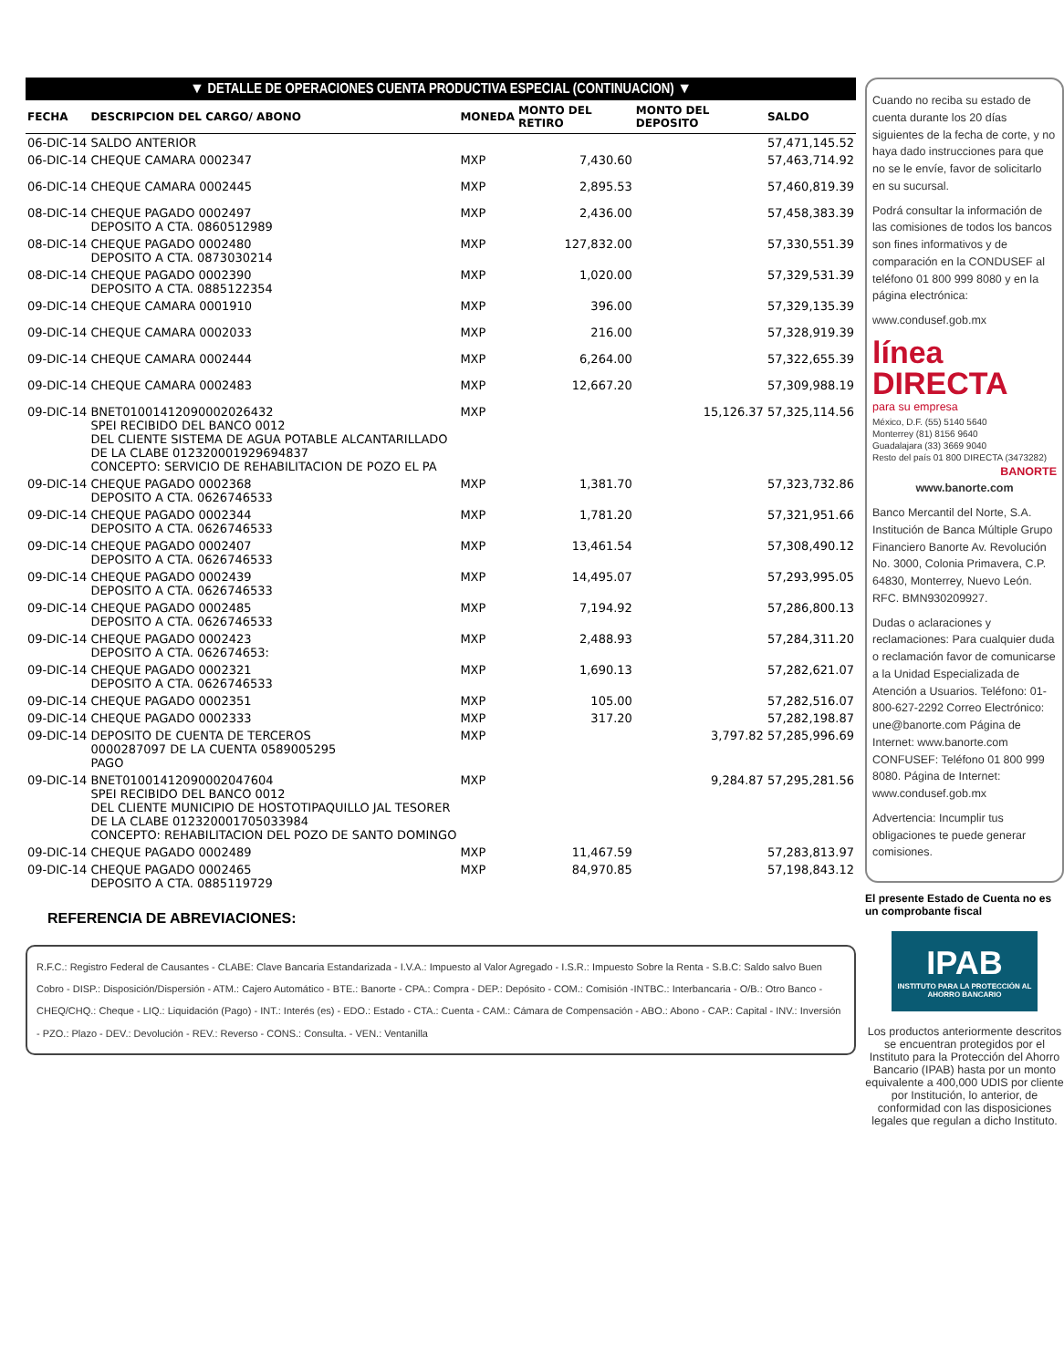▼ DETALLE DE OPERACIONES CUENTA PRODUCTIVA ESPECIAL (CONTINUACION) ▼
| FECHA | DESCRIPCION DEL CARGO/ ABONO | MONEDA | MONTO DEL RETIRO | MONTO DEL DEPOSITO | SALDO |
| --- | --- | --- | --- | --- | --- |
| 06-DIC-14 | SALDO ANTERIOR | | | | 57,471,145.52 |
| 06-DIC-14 | CHEQUE CAMARA 0002347 | MXP | 7,430.60 | | 57,463,714.92 |
| 06-DIC-14 | CHEQUE CAMARA 0002445 | MXP | 2,895.53 | | 57,460,819.39 |
| 08-DIC-14 | CHEQUE PAGADO 0002497 DEPOSITO A CTA. 0860512989 | MXP | 2,436.00 | | 57,458,383.39 |
| 08-DIC-14 | CHEQUE PAGADO 0002480 DEPOSITO A CTA. 0873030214 | MXP | 127,832.00 | | 57,330,551.39 |
| 08-DIC-14 | CHEQUE PAGADO 0002390 DEPOSITO A CTA. 0885122354 | MXP | 1,020.00 | | 57,329,531.39 |
| 09-DIC-14 | CHEQUE CAMARA 0001910 | MXP | 396.00 | | 57,329,135.39 |
| 09-DIC-14 | CHEQUE CAMARA 0002033 | MXP | 216.00 | | 57,328,919.39 |
| 09-DIC-14 | CHEQUE CAMARA 0002444 | MXP | 6,264.00 | | 57,322,655.39 |
| 09-DIC-14 | CHEQUE CAMARA 0002483 | MXP | 12,667.20 | | 57,309,988.19 |
| 09-DIC-14 | BNET01001412090002026432 SPEI RECIBIDO DEL BANCO 0012 DEL CLIENTE SISTEMA DE AGUA POTABLE ALCANTARILLADO DE LA CLABE 012320001929694837 CONCEPTO: SERVICIO DE REHABILITACION DE POZO EL PA | MXP | | 15,126.37 | 57,325,114.56 |
| 09-DIC-14 | CHEQUE PAGADO 0002368 DEPOSITO A CTA. 0626746533 | MXP | 1,381.70 | | 57,323,732.86 |
| 09-DIC-14 | CHEQUE PAGADO 0002344 DEPOSITO A CTA. 0626746533 | MXP | 1,781.20 | | 57,321,951.66 |
| 09-DIC-14 | CHEQUE PAGADO 0002407 DEPOSITO A CTA. 0626746533 | MXP | 13,461.54 | | 57,308,490.12 |
| 09-DIC-14 | CHEQUE PAGADO 0002439 DEPOSITO A CTA. 0626746533 | MXP | 14,495.07 | | 57,293,995.05 |
| 09-DIC-14 | CHEQUE PAGADO 0002485 DEPOSITO A CTA. 0626746533 | MXP | 7,194.92 | | 57,286,800.13 |
| 09-DIC-14 | CHEQUE PAGADO 0002423 DEPOSITO A CTA. 062674653: | MXP | 2,488.93 | | 57,284,311.20 |
| 09-DIC-14 | CHEQUE PAGADO 0002321 DEPOSITO A CTA. 0626746533 | MXP | 1,690.13 | | 57,282,621.07 |
| 09-DIC-14 | CHEQUE PAGADO 0002351 | MXP | 105.00 | | 57,282,516.07 |
| 09-DIC-14 | CHEQUE PAGADO 0002333 | MXP | 317.20 | | 57,282,198.87 |
| 09-DIC-14 | DEPOSITO DE CUENTA DE TERCEROS 0000287097 DE LA CUENTA 0589005295 PAGO | MXP | | 3,797.82 | 57,285,996.69 |
| 09-DIC-14 | BNET01001412090002047604 SPEI RECIBIDO DEL BANCO 0012 DEL CLIENTE MUNICIPIO DE HOSTOTIPAQUILLO JAL TESORER DE LA CLABE 012320001705033984 CONCEPTO: REHABILITACION DEL POZO DE SANTO DOMINGO | MXP | | 9,284.87 | 57,295,281.56 |
| 09-DIC-14 | CHEQUE PAGADO 0002489 | MXP | 11,467.59 | | 57,283,813.97 |
| 09-DIC-14 | CHEQUE PAGADO 0002465 DEPOSITO A CTA. 0885119729 | MXP | 84,970.85 | | 57,198,843.12 |
REFERENCIA DE ABREVIACIONES:
R.F.C.: Registro Federal de Causantes - CLABE: Clave Bancaria Estandarizada - I.V.A.: Impuesto al Valor Agregado - I.S.R.: Impuesto Sobre la Renta - S.B.C: Saldo salvo Buen Cobro - DISP.: Disposición/Dispersión - ATM.: Cajero Automático - BTE.: Banorte - CPA.: Compra - DEP.: Depósito - COM.: Comisión -INTBC.: Interbancaria - O/B.: Otro Banco - CHEQ/CHQ.: Cheque - LIQ.: Liquidación (Pago) - INT.: Interés (es) - EDO.: Estado - CTA.: Cuenta - CAM.: Cámara de Compensación - ABO.: Abono - CAP.: Capital - INV.: Inversión - PZO.: Plazo - DEV.: Devolución - REV.: Reverso - CONS.: Consulta. - VEN.: Ventanilla
Cuando no reciba su estado de cuenta durante los 20 días siguientes de la fecha de corte, y no haya dado instrucciones para que no se le envíe, favor de solicitarlo en su sucursal.
Podrá consultar la información de las comisiones de todos los bancos son fines informativos y de comparación en la CONDUSEF al teléfono 01 800 999 8080 y en la página electrónica:
www.condusef.gob.mx
línea
DIRECTA
para su empresa
México, D.F. (55) 5140 5640
Monterrey (81) 8156 9640
Guadalajara (33) 3669 9040
Resto del país 01 800 DIRECTA (3473282)
BANORTE
www.banorte.com
Banco Mercantil del Norte, S.A. Institución de Banca Múltiple Grupo Financiero Banorte Av. Revolución No. 3000, Colonia Primavera, C.P. 64830, Monterrey, Nuevo León. RFC. BMN930209927.
Dudas o aclaraciones y reclamaciones: Para cualquier duda o reclamación favor de comunicarse a la Unidad Especializada de Atención a Usuarios. Teléfono: 01-800-627-2292 Correo Electrónico: une@banorte.com Página de Internet: www.banorte.com CONFUSEF: Teléfono 01 800 999 8080. Página de Internet: www.condusef.gob.mx
Advertencia: Incumplir tus obligaciones te puede generar comisiones.
El presente Estado de Cuenta no es un comprobante fiscal
IPAB
INSTITUTO PARA LA PROTECCIÓN AL AHORRO BANCARIO
Los productos anteriormente descritos se encuentran protegidos por el Instituto para la Protección del Ahorro Bancario (IPAB) hasta por un monto equivalente a 400,000 UDIS por cliente por Institución, lo anterior, de conformidad con las disposiciones legales que regulan a dicho Instituto.